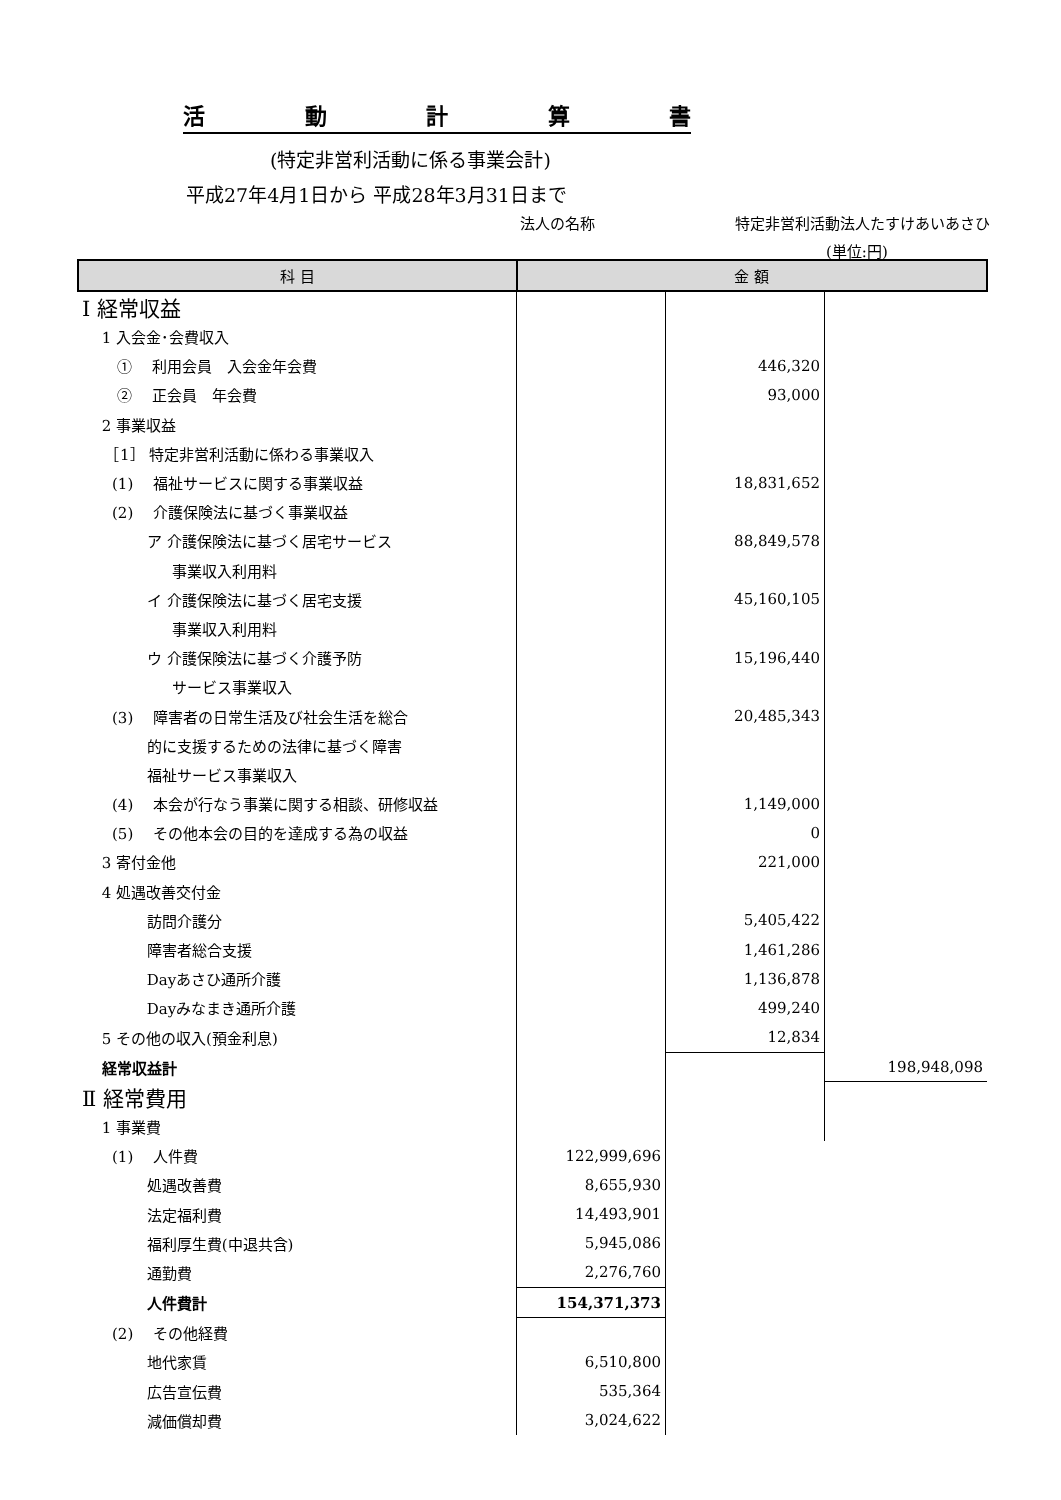活動計算書
(特定非営利活動に係る事業会計)
平成27年4月1日から 平成28年3月31日まで
法人の名称 特定非営利活動法人たすけあいあさひ
(単位:円)
| 科 目 | 金 額 | | |
| --- | --- | --- | --- |
| Ⅰ 経常収益 | | | |
| 1 入会金･会費収入 | | | |
| ① 利用会員 入会金年会費 | | 446,320 | |
| ② 正会員 年会費 | | 93,000 | |
| 2 事業収益 | | | |
| ［1］ 特定非営利活動に係わる事業収入 | | | |
| (1) 福祉サービスに関する事業収益 | | 18,831,652 | |
| (2) 介護保険法に基づく事業収益 | | | |
| ア 介護保険法に基づく居宅サービス | | 88,849,578 | |
| 事業収入利用料 | | | |
| イ 介護保険法に基づく居宅支援 | | 45,160,105 | |
| 事業収入利用料 | | | |
| ウ 介護保険法に基づく介護予防 | | 15,196,440 | |
| サービス事業収入 | | | |
| (3) 障害者の日常生活及び社会生活を総合 | | 20,485,343 | |
| 的に支援するための法律に基づく障害 | | | |
| 福祉サービス事業収入 | | | |
| (4) 本会が行なう事業に関する相談、研修収益 | | 1,149,000 | |
| (5) その他本会の目的を達成する為の収益 | | 0 | |
| 3 寄付金他 | | 221,000 | |
| 4 処遇改善交付金 | | | |
| 訪問介護分 | | 5,405,422 | |
| 障害者総合支援 | | 1,461,286 | |
| Dayあさひ通所介護 | | 1,136,878 | |
| Dayみなまき通所介護 | | 499,240 | |
| 5 その他の収入(預金利息) | | 12,834 | |
| 経常収益計 | | | 198,948,098 |
| Ⅱ 経常費用 | | | |
| 1 事業費 | | | |
| (1) 人件費 | 122,999,696 | | |
| 処遇改善費 | 8,655,930 | | |
| 法定福利費 | 14,493,901 | | |
| 福利厚生費(中退共含) | 5,945,086 | | |
| 通勤費 | 2,276,760 | | |
| 人件費計 | 154,371,373 | | |
| (2) その他経費 | | | |
| 地代家賃 | 6,510,800 | | |
| 広告宣伝費 | 535,364 | | |
| 減価償却費 | 3,024,622 | | |